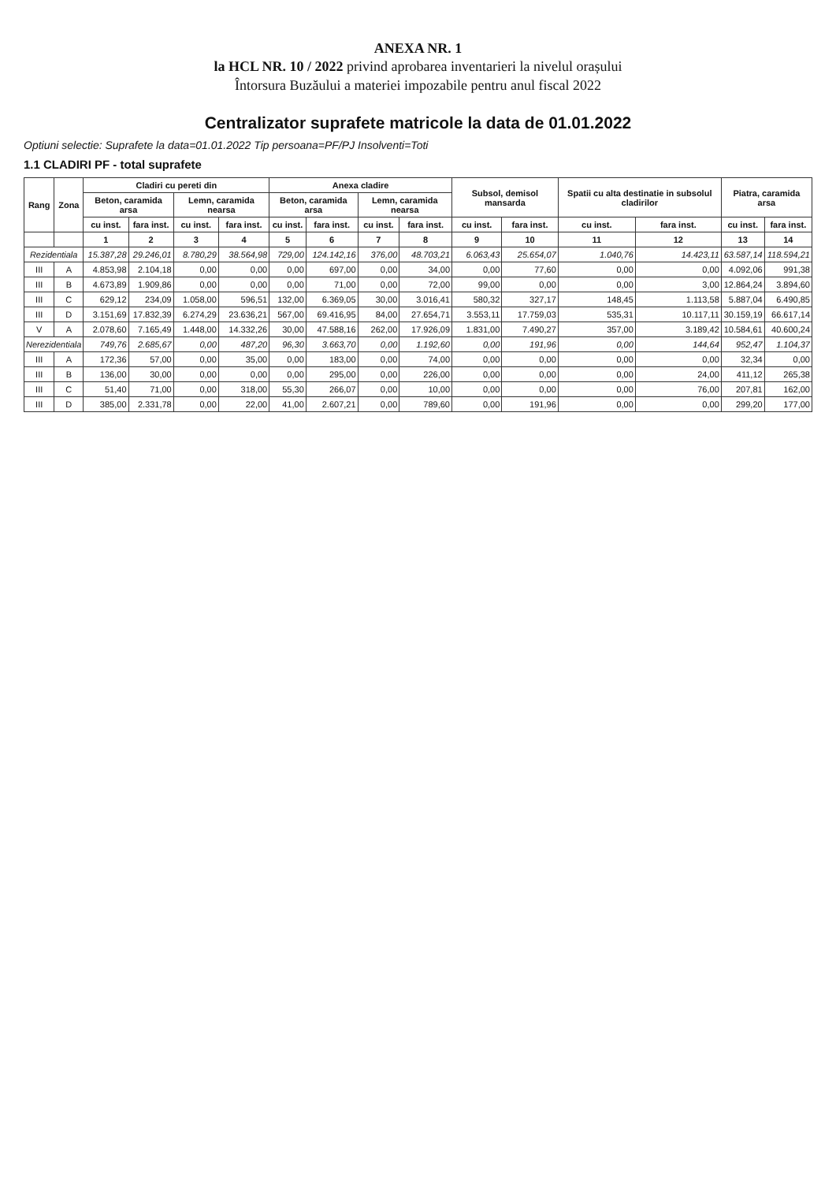ANEXA NR. 1
la HCL NR. 10 / 2022 privind aprobarea inventarieri la nivelul orașului
Întorsura Buzăului a materiei impozabile pentru anul fiscal 2022
Centralizator suprafete matricole la data de 01.01.2022
Optiuni selectie: Suprafete la data=01.01.2022 Tip persoana=PF/PJ Insolventi=Toti
1.1 CLADIRI PF - total suprafete
| Rang | Zona | Cladiri cu pereti din | | | | Anexa cladire | | | | Subsol, demisol mansarda | | Spatii cu alta destinatie in subsolul cladirilor | | Piatra, caramida arsa | |
| --- | --- | --- | --- | --- | --- | --- | --- | --- | --- | --- | --- | --- | --- | --- | --- |
| | | Beton, caramida arsa | | Lemn, caramida nearsa | | Beton, caramida arsa | | Lemn, caramida nearsa | | | | | | | |
| | | cu inst. | fara inst. | cu inst. | fara inst. | cu inst. | fara inst. | cu inst. | fara inst. | cu inst. | fara inst. | cu inst. | fara inst. | cu inst. | fara inst. |
| | | 1 | 2 | 3 | 4 | 5 | 6 | 7 | 8 | 9 | 10 | 11 | 12 | 13 | 14 |
| Rezidentiala | | 15.387,28 | 29.246,01 | 8.780,29 | 38.564,98 | 729,00 | 124.142,16 | 376,00 | 48.703,21 | 6.063,43 | 25.654,07 | 1.040,76 | 14.423,11 | 63.587,14 | 118.594,21 |
| III | A | 4.853,98 | 2.104,18 | 0,00 | 0,00 | 0,00 | 697,00 | 0,00 | 34,00 | 0,00 | 77,60 | 0,00 | 0,00 | 4.092,06 | 991,38 |
| III | B | 4.673,89 | 1.909,86 | 0,00 | 0,00 | 0,00 | 71,00 | 0,00 | 72,00 | 99,00 | 0,00 | 0,00 | 3,00 | 12.864,24 | 3.894,60 |
| III | C | 629,12 | 234,09 | 1.058,00 | 596,51 | 132,00 | 6.369,05 | 30,00 | 3.016,41 | 580,32 | 327,17 | 148,45 | 1.113,58 | 5.887,04 | 6.490,85 |
| III | D | 3.151,69 | 17.832,39 | 6.274,29 | 23.636,21 | 567,00 | 69.416,95 | 84,00 | 27.654,71 | 3.553,11 | 17.759,03 | 535,31 | 10.117,11 | 30.159,19 | 66.617,14 |
| V | A | 2.078,60 | 7.165,49 | 1.448,00 | 14.332,26 | 30,00 | 47.588,16 | 262,00 | 17.926,09 | 1.831,00 | 7.490,27 | 357,00 | 3.189,42 | 10.584,61 | 40.600,24 |
| Nerezidentiala | | 749,76 | 2.685,67 | 0,00 | 487,20 | 96,30 | 3.663,70 | 0,00 | 1.192,60 | 0,00 | 191,96 | 0,00 | 144,64 | 952,47 | 1.104,37 |
| III | A | 172,36 | 57,00 | 0,00 | 35,00 | 0,00 | 183,00 | 0,00 | 74,00 | 0,00 | 0,00 | 0,00 | 0,00 | 32,34 | 0,00 |
| III | B | 136,00 | 30,00 | 0,00 | 0,00 | 0,00 | 295,00 | 0,00 | 226,00 | 0,00 | 0,00 | 0,00 | 24,00 | 411,12 | 265,38 |
| III | C | 51,40 | 71,00 | 0,00 | 318,00 | 55,30 | 266,07 | 0,00 | 10,00 | 0,00 | 0,00 | 0,00 | 76,00 | 207,81 | 162,00 |
| III | D | 385,00 | 2.331,78 | 0,00 | 22,00 | 41,00 | 2.607,21 | 0,00 | 789,60 | 0,00 | 191,96 | 0,00 | 0,00 | 299,20 | 177,00 |